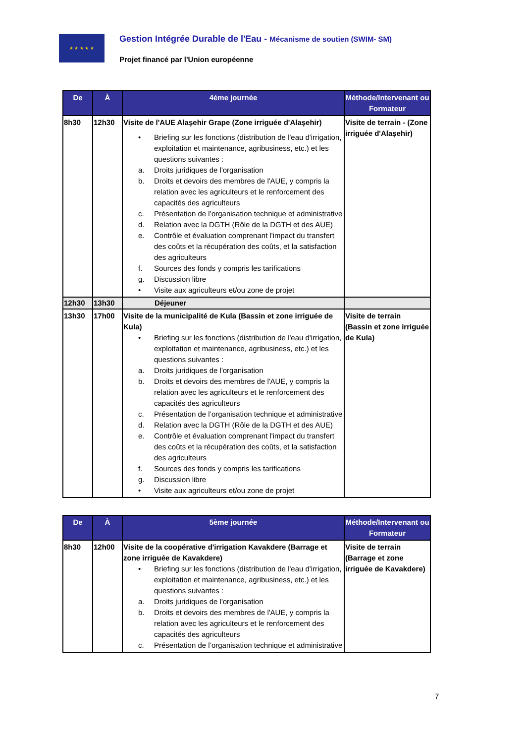★ ★ ★ ★ ★
Gestion Intégrée Durable de l'Eau - Mécanisme de soutien (SWIM- SM)
Projet financé par l'Union européenne
| De | À | 4ème journée | Méthode/Intervenant ou Formateur |
| --- | --- | --- | --- |
| 8h30 | 12h30 | Visite de l'AUE Alaşehir Grape (Zone irriguée d'Alaşehir) • Briefing sur les fonctions (distribution de l'eau d'irrigation, exploitation et maintenance, agribusiness, etc.) et les questions suivantes : a. Droits juridiques de l'organisation b. Droits et devoirs des membres de l'AUE, y compris la relation avec les agriculteurs et le renforcement des capacités des agriculteurs c. Présentation de l’organisation technique et administrative d. Relation avec la DGTH (Rôle de la DGTH et des AUE) e. Contrôle et évaluation comprenant l'impact du transfert des coûts et la récupération des coûts, et la satisfaction des agriculteurs f. Sources des fonds y compris les tarifications g. Discussion libre • Visite aux agriculteurs et/ou zone de projet | Visite de terrain - (Zone irriguée d'Alaşehir) |
| 12h30 | 13h30 | Déjeuner | |
| 13h30 | 17h00 | Visite de la municipalité de Kula (Bassin et zone irriguée de Kula) • Briefing sur les fonctions (distribution de l'eau d'irrigation, exploitation et maintenance, agribusiness, etc.) et les questions suivantes : a. Droits juridiques de l'organisation b. Droits et devoirs des membres de l'AUE, y compris la relation avec les agriculteurs et le renforcement des capacités des agriculteurs c. Présentation de l’organisation technique et administrative d. Relation avec la DGTH (Rôle de la DGTH et des AUE) e. Contrôle et évaluation comprenant l'impact du transfert des coûts et la récupération des coûts, et la satisfaction des agriculteurs f. Sources des fonds y compris les tarifications g. Discussion libre • Visite aux agriculteurs et/ou zone de projet | Visite de terrain (Bassin et zone irriguée de Kula) |
| De | À | 5ème journée | Méthode/Intervenant ou Formateur |
| --- | --- | --- | --- |
| 8h30 | 12h00 | Visite de la coopérative d'irrigation Kavakdere (Barrage et zone irriguée de Kavakdere) • Briefing sur les fonctions (distribution de l'eau d'irrigation, exploitation et maintenance, agribusiness, etc.) et les questions suivantes : a. Droits juridiques de l'organisation b. Droits et devoirs des membres de l'AUE, y compris la relation avec les agriculteurs et le renforcement des capacités des agriculteurs c. Présentation de l’organisation technique et administrative | Visite de terrain (Barrage et zone irriguée de Kavakdere) |
7